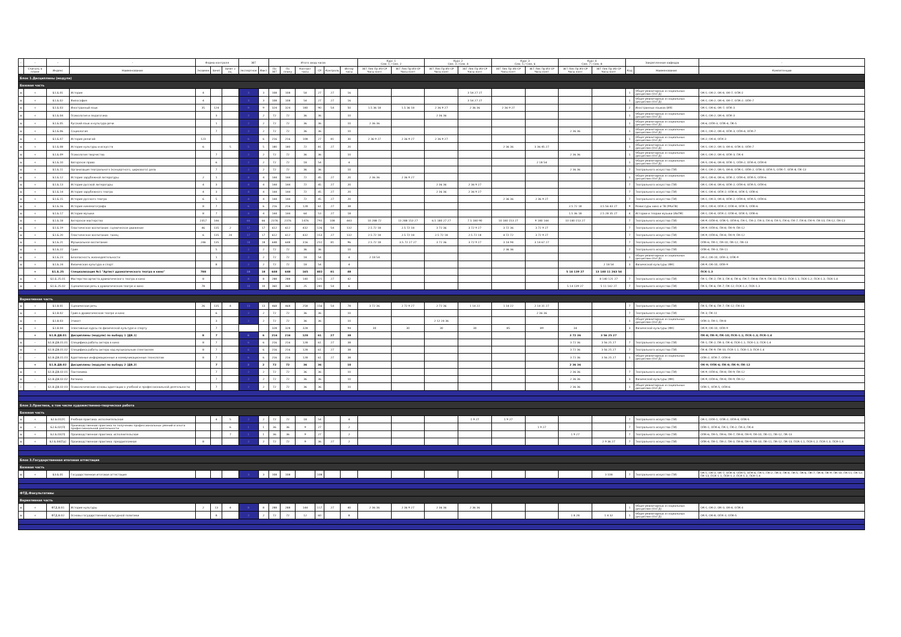| - | - | - | - | Форма контроля | | | ЗЕТ | | Итого акад.часов | | | | | | Курс 1 Сем. 1 / Сем. 2 | | Курс 2 Сем. 3 / Сем. 4 | | Курс 3 Сем. 5 / Сем. 6 | | Курс 4 Сем. 7 / Сем. 8 | | Закрепленная кафедра | | - |
| --- | --- | --- | --- | --- | --- | --- | --- | --- | --- | --- | --- | --- | --- | --- | --- | --- | --- | --- | --- | --- | --- | --- | --- | --- | --- |
| | Считать в плане | Индекс | Наименование | Экзамен | Зачет | Зачет с оц. | Экспертное | Факт | По ЗЕТ | По плану | Контакт часы | СР | Контроль | Интер часы | ЗЕТ Лек Пр ИЗ СР Часы конт | ЗЕТ Лек Пр ИЗ СР Часы конт | ЗЕТ Лек Пр ИЗ СР Часы конт | ЗЕТ Лек Пр ИЗ СР Часы конт | ЗЕТ Лек Пр ИЗ СР Часы конт | ЗЕТ Лек Пр ИЗ СР Часы конт | ЗЕТ Лек Пр ИЗ СР Часы конт | ЗЕТ Лек Пр ИЗ СР Часы конт | Код | Наименование | Компетенции |
| Блок 1.Дисциплины (модули) | | | | | | | | | | | | | | | | | | | | | | | | | |
| Базовая часть | | | | | | | | | | | | | | | | | | | | | | | | | |
| w | + | Б1.Б.01 | История | 4 | | | 3 | 3 | 108 | 108 | 54 | 27 | 27 | 16 | | | | 3 54 27 27 | | | | | 1 | Общегуманитарных и социальных дисциплин (ОсГД) | ОК-1; ОК-2; ОК-4; ОК-7; ОПК-2 |
| w | + | Б1.Б.02 | Философия | 4 | | | 3 | 3 | 108 | 108 | 54 | 27 | 27 | 16 | | | | 3 54 27 27 | | | | | 1 | Общегуманитарных и социальных дисциплин (ОсГД) | ОК-1; ОК-2; ОК-4; ОК-7; ОПК-2; ОПК-7 |
| w | + | Б1.Б.03 | Иностранный язык | 35 | 124 | | 9 | 9 | 324 | 324 | 180 | 90 | 54 | 50 | 1.5 36 18 | 1.5 36 18 | 2 36 9 27 | 2 36 36 | 2 36 9 27 | | | | 2 | Иностранных языков (ИЯ) | ОК-1; ОК-6; ОК-7; ОПК-3 |
| w | + | Б1.Б.04 | Психология и педагогика | | 3 | | 2 | 2 | 72 | 72 | 36 | 36 | | 10 | | | 2 36 36 | | | | | | 1 | Общегуманитарных и социальных дисциплин (ОсГД) | ОК-1; ОК-2; ОК-4; ОПК-3 |
| w | + | Б1.Б.05 | Русский язык и культура речи | | 1 | | 2 | 2 | 72 | 72 | 36 | 36 | | 10 | 2 36 36 | | | | | | | | 1 | Общегуманитарных и социальных дисциплин (ОсГД) | ОК-6; ОПК-3; ОПК-4; ПК-5 |
| w | + | Б1.Б.06 | Социология | | 7 | | 2 | 2 | 72 | 72 | 36 | 36 | | 10 | | | | | | | 2 36 36 | | 1 | Общегуманитарных и социальных дисциплин (ОсГД) | ОК-1; ОК-2; ОК-4; ОПК-3; ОПК-4; ОПК-7 |
| w | + | Б1.Б.07 | История религий | 123 | | | 6 | 6 | 216 | 216 | 108 | 27 | 81 | 30 | 2 36 9 27 | 2 36 9 27 | 2 36 9 27 | | | | | | 1 | Общегуманитарных и социальных дисциплин (ОсГД) | ОК-2; ОК-4; ОПК-3 |
| w | + | Б1.Б.08 | История культуры и искусств | 6 | | 5 | 5 | 5 | 180 | 180 | 72 | 81 | 27 | 20 | | | | | 2 36 36 | 3 36 45 27 | | | 1 | Общегуманитарных и социальных дисциплин (ОсГД) | ОК-1; ОК-2; ОК-3; ОК-4; ОПК-3; ОПК-7 |
| w | + | Б1.Б.09 | Психология творчества | | 7 | | 2 | 2 | 72 | 72 | 36 | 36 | | 10 | | | | | | | 2 36 36 | | 1 | Общегуманитарных и социальных дисциплин (ОсГД) | ОК-1; ОК-2; ОК-4; ОПК-3; ПК-4 |
| w | + | Б1.Б.10 | Авторское право | | 6 | | 2 | 2 | 72 | 72 | 18 | 54 | | 4 | | | | | | 2 18 54 | | | 1 | Общегуманитарных и социальных дисциплин (ОсГД) | ОК-5; ОК-6; ОК-8; ОПК-1; ОПК-2; ОПК-4; ОПК-8 |
| w | + | Б1.Б.11 | Организация театрального (концертного, циркового) дела | | 7 | | 2 | 2 | 72 | 72 | 36 | 36 | | 10 | | | | | | | 2 36 36 | | 7 | Театрального искусства (ТИ) | ОК-1; ОК-2; ОК-5; ОК-8; ОПК-1; ОПК-2; ОПК-3; ОПК-5; ОПК-7; ОПК-8; ПК-13 |
| w | + | Б1.Б.12 | История зарубежной литературы | 2 | 1 | | 4 | 4 | 144 | 144 | 72 | 45 | 27 | 20 | 2 36 36 | 2 36 9 27 | | | | | | | 1 | Общегуманитарных и социальных дисциплин (ОсГД) | ОК-1; ОК-4; ОК-6; ОПК-2; ОПК-4; ОПК-5; ОПК-6 |
| w | + | Б1.Б.13 | История русской литературы | 4 | 3 | | 4 | 4 | 144 | 144 | 72 | 45 | 27 | 20 | | | 2 36 36 | 2 36 9 27 | | | | | 7 | Театрального искусства (ТИ) | ОК-1; ОК-4; ОК-6; ОПК-2; ОПК-4; ОПК-5; ОПК-6 |
| w | + | Б1.Б.14 | История зарубежного театра | 4 | 3 | | 4 | 4 | 144 | 144 | 72 | 45 | 27 | 20 | | | 2 36 36 | 2 36 9 27 | | | | | 7 | Театрального искусства (ТИ) | ОК-1; ОК-4; ОПК-2; ОПК-4; ОПК-5; ОПК-6 |
| w | + | Б1.Б.15 | История русского театра | 6 | 5 | | 4 | 4 | 144 | 144 | 72 | 45 | 27 | 20 | | | | | 2 36 36 | 2 36 9 27 | | | 7 | Театрального искусства (ТИ) | ОК-1; ОК-3; ОК-4; ОПК-2; ОПК-4; ОПК-5; ОПК-6 |
| w | + | Б1.Б.16 | История кинематографа | 8 | 7 | | 6 | 6 | 216 | 216 | 128 | 61 | 27 | 38 | | | | | | | 2.5 72 18 | 3.5 56 43 27 | 9 | Режиссуры кино и ТВ (РКиТВ) | ОК-1; ОК-4; ОПК-2; ОПК-4; ОПК-5; ОПК-6 |
| w | + | Б1.Б.17 | История музыки | 8 | 7 | | 4 | 4 | 144 | 144 | 64 | 53 | 27 | 18 | | | | | | | 1.5 36 18 | 2.5 28 35 27 | 4 | Истории и теории музыки (ИиТМ) | ОК-1; ОК-4; ОПК-2; ОПК-4; ОПК-5; ОПК-6 |
| w | + | Б1.Б.18 | Актерское мастерство | 2357 | 146 | | 66 | 66 | 2376 | 2376 | 1476 | 792 | 108 | 443 | 10 288 72 | 13 288 153 27 | 6.5 180 27 27 | 7.5 180 90 | 10 180 153 27 | 9 180 144 | 10 180 153 27 | | 7 | Театрального искусства (ТИ) | ОК-9; ОПК-4; ОПК-5; ОПК-6; ПК-1; ПК-2; ПК-3; ПК-4; ПК-5; ПК-6; ПК-7; ПК-8; ПК-9; ПК-10; ПК-12; ПК-13 |
| w | + | Б1.Б.19 | Пластическое воспитание: сценическое движение | 46 | 135 | 2 | 17 | 17 | 612 | 612 | 432 | 126 | 54 | 132 | 2.5 72 18 | 2.5 72 18 | 3 72 36 | 3 72 9 27 | 3 72 36 | 3 72 9 27 | | | 7 | Театрального искусства (ТИ) | ОК-9; ОПК-6; ПК-8; ПК-9; ПК-12 |
| w | + | Б1.Б.20 | Пластическое воспитание: танец | 6 | 135 | 24 | 17 | 17 | 612 | 612 | 432 | 153 | 27 | 132 | 2.5 72 18 | 2.5 72 18 | 2.5 72 18 | 2.5 72 18 | 4 72 72 | 3 72 9 27 | | | 7 | Театрального искусства (ТИ) | ОК-9; ОПК-6; ПК-8; ПК-9; ПК-12 |
| w | + | Б1.Б.21 | Музыкальное воспитание | 246 | 135 | | 18 | 18 | 648 | 648 | 316 | 251 | 81 | 96 | 2.5 72 18 | 3.5 72 27 27 | 3 72 36 | 3 72 9 27 | 3 14 94 | 3 14 67 27 | | | 7 | Театрального искусства (ТИ) | ОПК-6; ПК-1; ПК-10; ПК-12; ПК-13 |
| w | + | Б1.Б.22 | Грим | | 5 | | 2 | 2 | 72 | 72 | 36 | 36 | | 10 | | | | | 2 36 36 | | | | 7 | Театрального искусства (ТИ) | ОПК-4; ПК-3; ПК-11 |
| w | + | Б1.Б.23 | Безопасность жизнедеятельности | | 1 | | 2 | 2 | 72 | 72 | 18 | 54 | | 4 | 2 18 54 | | | | | | | | 1 | Общегуманитарных и социальных дисциплин (ОсГД) | ОК-2; ОК-10; ОПК-3; ОПК-9 |
| w | + | Б1.Б.24 | Физическая культура и спорт | | 8 | | 2 | 2 | 72 | 72 | 18 | 54 | | 4 | | | | | | | | 2 18 54 | 3 | Физической культуры (ФК) | ОК-9; ОК-10; ОПК-9 |
| | + | Б1.Б.25 | Специализация №1 "Артист драматического театра и кино" | 788 | | | 18 | 18 | 648 | 648 | 165 | 402 | 81 | 48 | | | | | | | 5 14 139 27 | 13 140 11 263 54 | | | ПСК-1.3 |
| w | + | Б1.Б.25.01 | Мастерство артиста драматического театра и кино | 8 | | | 8 | 8 | 288 | 288 | 140 | 121 | 27 | 42 | | | | | | | | 8 140 121 27 | 7 | Театрального искусства (ТИ) | ПК-1; ПК-2; ПК-3; ПК-4; ПК-6; ПК-7; ПК-8; ПК-9; ПК-10; ПК-12; ПСК-1.1; ПСК-1.2; ПСК-1.3; ПСК-1.4 |
| w | + | Б1.Б.25.02 | Сценическая речь в драматическом театре и кино | 78 | | | 10 | 10 | 360 | 360 | 25 | 281 | 54 | 6 | | | | | | | 5 14 139 27 | 5 11 142 27 | 7 | Театрального искусства (ТИ) | ПК-5; ПК-6; ПК-7; ПК-12; ПСК-1.2; ПСК-1.3 |
| Вариативная часть | | | | | | | | | | | | | | | | | | | | | | | | | |
| w | + | Б1.В.01 | Сценическая речь | 26 | 135 | 4 | 13 | 13 | 468 | 468 | 258 | 156 | 54 | 78 | 3 72 36 | 2 72 9 27 | 2 72 36 | 1 14 22 | 1 14 22 | 2 14 31 27 | | | 7 | Театрального искусства (ТИ) | ПК-5; ПК-6; ПК-7; ПК-12; ПК-13 |
| w | + | Б1.В.02 | Грим в драматическом театре и кино | | 6 | | 2 | 2 | 72 | 72 | 36 | 36 | | 10 | | | | | | 2 36 36 | | | 7 | Театрального искусства (ТИ) | ПК-3; ПК-11 |
| w | + | Б1.В.03 | Этикет | | 3 | | 2 | 2 | 72 | 72 | 36 | 36 | | 10 | | | 2 12 24 36 | | | | | | 1 | Общегуманитарных и социальных дисциплин (ОсГД) | ОПК-3; ПК-1; ПК-8 |
| w | + | Б1.В.04 | Элективные курсы по физической культуре и спорту | | 7 | | | | 328 | 328 | 328 | | | 94 | 30 | 30 | 30 | 30 | 85 | 89 | 34 | | 3 | Физической культуры (ФК) | ОК-9; ОК-10; ОПК-9 |
| | + | Б1.В.ДВ.01 | Дисциплины (модули) по выбору 1 (ДВ.1) | 8 | 7 | | 6 | 6 | 216 | 216 | 128 | 61 | 27 | 38 | | | | | | | 3 72 36 | 3 56 25 27 | | | ПК-8; ПК-9; ПК-10; ПСК-1.1; ПСК-1.3; ПСК-1.4 |
| w | - | Б1.В.ДВ.01.01 | Специфика работы актера в кино | 8 | 7 | | 6 | 6 | 216 | 216 | 128 | 61 | 27 | 38 | | | | | | | 3 72 36 | 3 56 25 27 | 7 | Театрального искусства (ТИ) | ПК-1; ПК-2; ПК-3; ПК-4; ПСК-1.1; ПСК-1.3; ПСК-1.4 |
| w | + | Б1.В.ДВ.01.02 | Специфика работы актера над музыкальным спектаклем | 8 | 7 | | 6 | 6 | 216 | 216 | 128 | 61 | 27 | 38 | | | | | | | 3 72 36 | 3 56 25 27 | 7 | Театрального искусства (ТИ) | ПК-8; ПК-9; ПК-10; ПСК-1.1; ПСК-1.3; ПСК-1.4 |
| i | - | Б1.В.ДВ.01.03 | Адаптивные информационные и коммуникационные технологии | 8 | 7 | | 6 | 6 | 216 | 216 | 128 | 61 | 27 | 38 | | | | | | | 3 72 36 | 3 56 25 27 | 1 | Общегуманитарных и социальных дисциплин (ОсГД) | ОПК-2; ОПК-7; ОПК-8 |
| | + | Б1.В.ДВ.02 | Дисциплины (модули) по выбору 2 (ДВ.2) | | 7 | | 2 | 2 | 72 | 72 | 36 | 36 | | 10 | | | | | | | 2 36 36 | | | | ОК-9; ОПК-6; ПК-8; ПК-9; ПК-12 |
| w | + | Б1.В.ДВ.02.01 | Пантомима | | 7 | | 2 | 2 | 72 | 72 | 36 | 36 | | 10 | | | | | | | 2 36 36 | | 7 | Театрального искусства (ТИ) | ОК-9; ОПК-6; ПК-8; ПК-9; ПК-12 |
| w | - | Б1.В.ДВ.02.02 | Ритмика | | 7 | | 2 | 2 | 72 | 72 | 36 | 36 | | 10 | | | | | | | 2 36 36 | | 3 | Физической культуры (ФК) | ОК-9; ОПК-6; ПК-8; ПК-9; ПК-12 |
| i | - | Б1.В.ДВ.02.03 | Психологические основы адаптации к учебной и профессиональной деятельности | | 7 | | 2 | 2 | 72 | 72 | 36 | 36 | | 10 | | | | | | | 2 36 36 | | 1 | Общегуманитарных и социальных дисциплин (ОсГД) | ОПК-1; ОПК-5; ОПК-6 |
| Блок 2.Практики, в том числе художественно-творческая работа | | | | | | | | | | | | | | | | | | | | | | | | | |
| Базовая часть | | | | | | | | | | | | | | | | | | | | | | | | | |
| w | + | Б2.Б.01(У) | Учебная практика: исполнительская | | 4 | 5 | 2 | 2 | 72 | 72 | 18 | 54 | | 4 | | | | 1 9 27 | 1 9 27 | | | | 7 | Театрального искусства (ТИ) | ОК-1; ОПК-1; ОПК-2; ОПК-4; ОПК-5 |
| w | + | Б2.Б.02(П) | Производственная практика по получению профессиональных умений и опыта профессиональной деятельности | | | 6 | 1 | 1 | 36 | 36 | 9 | 27 | | 2 | | | | | | 1 9 27 | | | 7 | Театрального искусства (ТИ) | ОПК-1; ОПК-6; ПК-1; ПК-2; ПК-3; ПК-4 |
| w | + | Б2.Б.03(П) | Производственная практика: исполнительская | | | 7 | 1 | 1 | 36 | 36 | 9 | 27 | | 2 | | | | | | | 1 9 27 | | 7 | Театрального искусства (ТИ) | ОПК-6; ПК-5; ПК-6; ПК-7; ПК-8; ПК-9; ПК-10; ПК-11; ПК-12; ПК-13 |
| w | + | Б2.Б.04(Пд) | Производственная практика: преддипломная | 8 | | | 2 | 2 | 72 | 72 | 9 | 36 | 27 | 2 | | | | | | | | 2 9 36 27 | 7 | Театрального искусства (ТИ) | ОПК-4; ПК-1; ПК-2; ПК-3; ПК-8; ПК-9; ПК-10; ПК-11; ПК-12; ПК-13; ПСК-1.1; ПСК-1.2; ПСК-1.3; ПСК-1.4 |
| Блок 3.Государственная итоговая аттестация | | | | | | | | | | | | | | | | | | | | | | | | | |
| Базовая часть | | | | | | | | | | | | | | | | | | | | | | | | | |
| w | + | Б3.Б.01 | Государственная итоговая аттестация | | | | 3 | 3 | 108 | 108 | | 108 | | | | | | | | | | 3 108 | 7 | Театрального искусства (ТИ) | ОК-1; ОК-3; ОК-7; ОПК-4; ОПК-5; ОПК-6; ПК-1; ПК-2; ПК-3; ПК-4; ПК-5; ПК-6; ПК-7; ПК-8; ПК-9; ПК-10; ПК-11; ПК-12; ПК-13; ПСК-1.1; ПСК-1.2; ПСК-1.3; ПСК-1.4 |
| ФТД.Факультативы | | | | | | | | | | | | | | | | | | | | | | | | | |
| Вариативная часть | | | | | | | | | | | | | | | | | | | | | | | | | |
| w | + | ФТД.В.01 | История культуры | 2 | 13 | 4 | 8 | 8 | 288 | 288 | 144 | 117 | 27 | 40 | 2 36 36 | 2 36 9 27 | 2 36 36 | 2 36 36 | | | | | 1 | Общегуманитарных и социальных дисциплин (ОсГД) | ОК-1; ОК-2; ОК-3; ОК-4; ОПК-3 |
| w | + | ФТД.В.02 | Основы государственной культурной политики | | 8 | | 2 | 2 | 72 | 72 | 12 | 60 | | 8 | | | | | | | 1 8 28 | 1 4 32 | 1 | Общегуманитарных и социальных дисциплин (ОсГД) | ОК-5; ОК-8; ОПК-3; ОПК-5 |